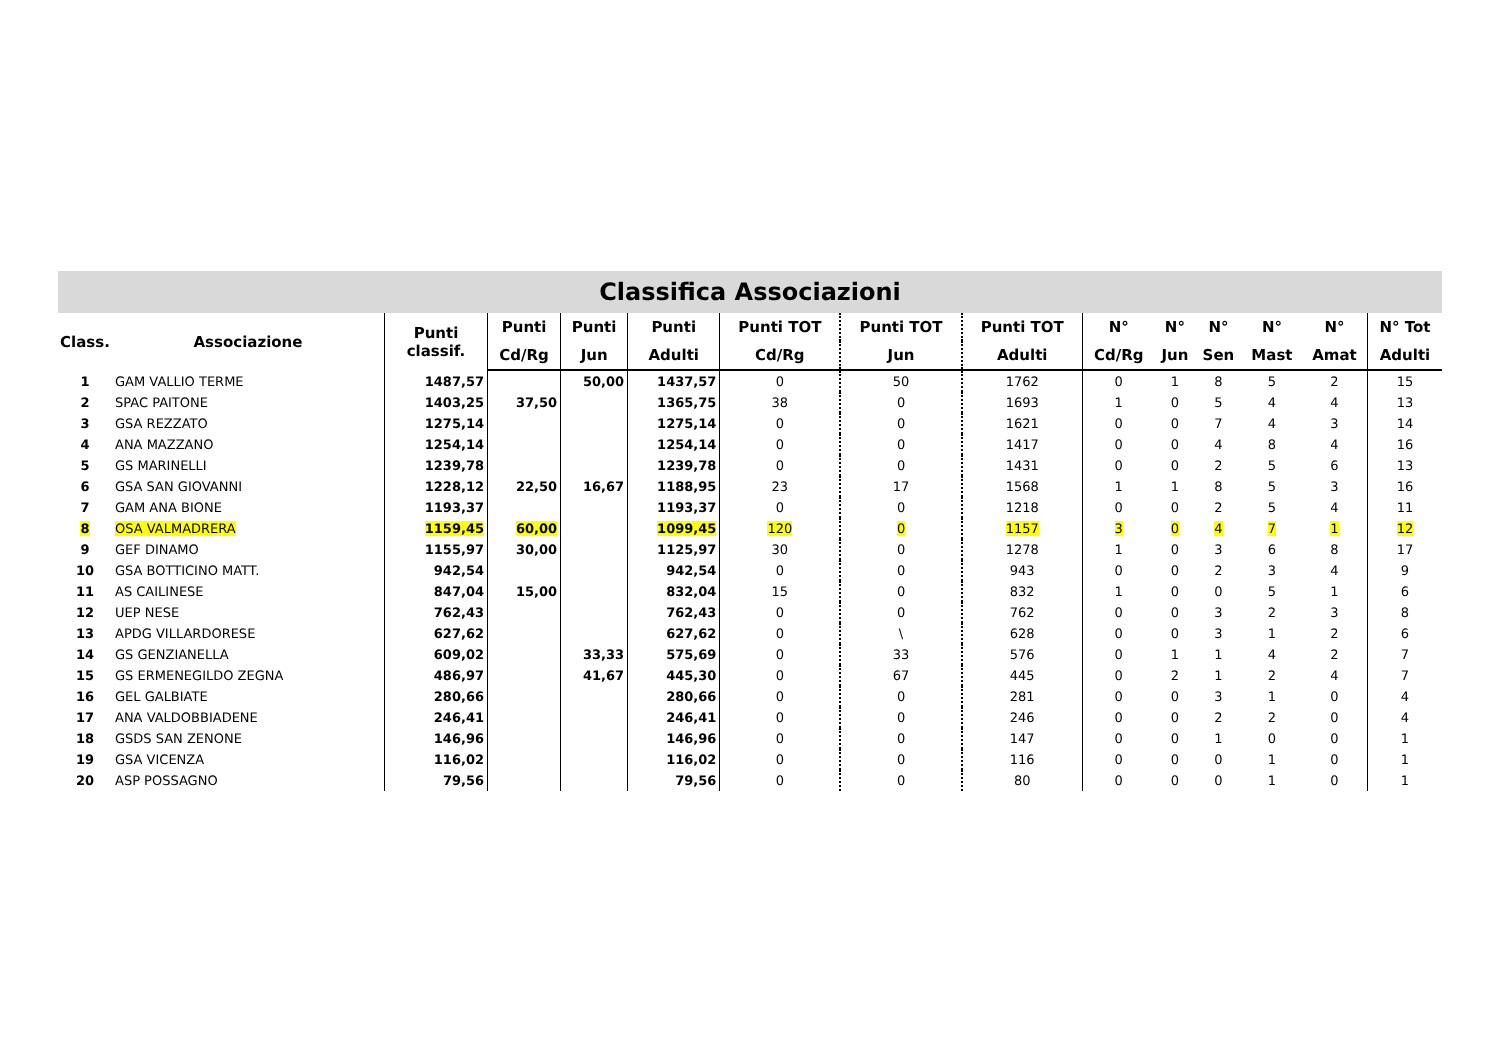Classifica Associazioni
| Class. | Associazione | Punti classif. | Punti | Punti | Punti | Punti TOT | Punti TOT | Punti TOT | N° | N° | N° | N° | N° | N° Tot |
| --- | --- | --- | --- | --- | --- | --- | --- | --- | --- | --- | --- | --- | --- | --- |
| | | | Cd/Rg | Jun | Adulti | Cd/Rg | Jun | Adulti | Cd/Rg | Jun | Sen | Mast | Amat | Adulti |
| 1 | GAM VALLIO TERME | 1487,57 | | 50,00 | 1437,57 | 0 | 50 | 1762 | 0 | 1 | 8 | 5 | 2 | 15 |
| 2 | SPAC PAITONE | 1403,25 | 37,50 | | 1365,75 | 38 | 0 | 1693 | 1 | 0 | 5 | 4 | 4 | 13 |
| 3 | GSA REZZATO | 1275,14 | | | 1275,14 | 0 | 0 | 1621 | 0 | 0 | 7 | 4 | 3 | 14 |
| 4 | ANA MAZZANO | 1254,14 | | | 1254,14 | 0 | 0 | 1417 | 0 | 0 | 4 | 8 | 4 | 16 |
| 5 | GS MARINELLI | 1239,78 | | | 1239,78 | 0 | 0 | 1431 | 0 | 0 | 2 | 5 | 6 | 13 |
| 6 | GSA SAN GIOVANNI | 1228,12 | 22,50 | 16,67 | 1188,95 | 23 | 17 | 1568 | 1 | 1 | 8 | 5 | 3 | 16 |
| 7 | GAM ANA BIONE | 1193,37 | | | 1193,37 | 0 | 0 | 1218 | 0 | 0 | 2 | 5 | 4 | 11 |
| 8 | OSA VALMADRERA | 1159,45 | 60,00 | | 1099,45 | 120 | 0 | 1157 | 3 | 0 | 4 | 7 | 1 | 12 |
| 9 | GEF DINAMO | 1155,97 | 30,00 | | 1125,97 | 30 | 0 | 1278 | 1 | 0 | 3 | 6 | 8 | 17 |
| 10 | GSA BOTTICINO MATT. | 942,54 | | | 942,54 | 0 | 0 | 943 | 0 | 0 | 2 | 3 | 4 | 9 |
| 11 | AS CAILINESE | 847,04 | 15,00 | | 832,04 | 15 | 0 | 832 | 1 | 0 | 0 | 5 | 1 | 6 |
| 12 | UEP NESE | 762,43 | | | 762,43 | 0 | 0 | 762 | 0 | 0 | 3 | 2 | 3 | 8 |
| 13 | APDG VILLARDORESE | 627,62 | | | 627,62 | 0 | \ | 628 | 0 | 0 | 3 | 1 | 2 | 6 |
| 14 | GS GENZIANELLA | 609,02 | | 33,33 | 575,69 | 0 | 33 | 576 | 0 | 1 | 1 | 4 | 2 | 7 |
| 15 | GS ERMENEGILDO ZEGNA | 486,97 | | 41,67 | 445,30 | 0 | 67 | 445 | 0 | 2 | 1 | 2 | 4 | 7 |
| 16 | GEL GALBIATE | 280,66 | | | 280,66 | 0 | 0 | 281 | 0 | 0 | 3 | 1 | 0 | 4 |
| 17 | ANA VALDOBBIADENE | 246,41 | | | 246,41 | 0 | 0 | 246 | 0 | 0 | 2 | 2 | 0 | 4 |
| 18 | GSDS SAN ZENONE | 146,96 | | | 146,96 | 0 | 0 | 147 | 0 | 0 | 1 | 0 | 0 | 1 |
| 19 | GSA VICENZA | 116,02 | | | 116,02 | 0 | 0 | 116 | 0 | 0 | 0 | 1 | 0 | 1 |
| 20 | ASP POSSAGNO | 79,56 | | | 79,56 | 0 | 0 | 80 | 0 | 0 | 0 | 1 | 0 | 1 |